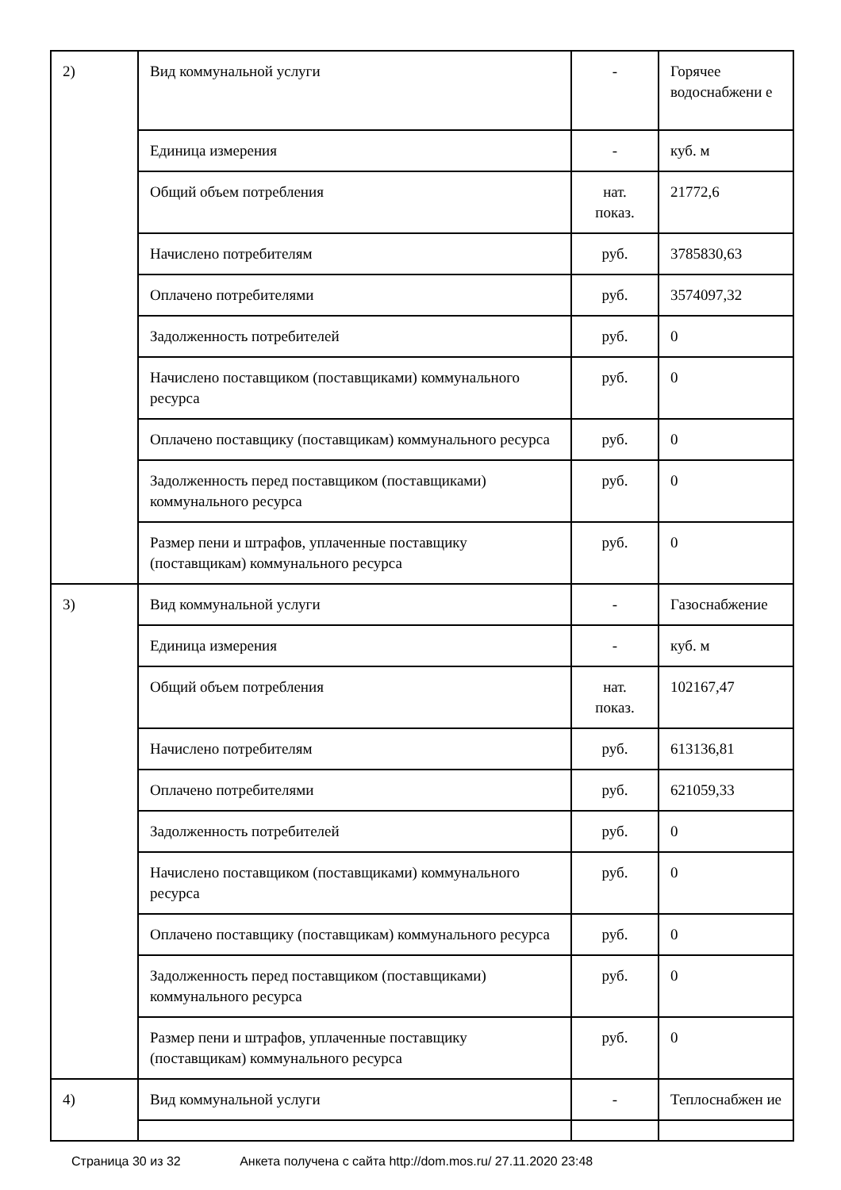| 2) | Вид коммунальной услуги | - | Горячее водоснабжени е |
| | Единица измерения | - | куб. м |
| | Общий объем потребления | нат. показ. | 21772,6 |
| | Начислено потребителям | руб. | 3785830,63 |
| | Оплачено потребителями | руб. | 3574097,32 |
| | Задолженность потребителей | руб. | 0 |
| | Начислено поставщиком (поставщиками) коммунального ресурса | руб. | 0 |
| | Оплачено поставщику (поставщикам) коммунального ресурса | руб. | 0 |
| | Задолженность перед поставщиком (поставщиками) коммунального ресурса | руб. | 0 |
| | Размер пени и штрафов, уплаченные поставщику (поставщикам) коммунального ресурса | руб. | 0 |
| 3) | Вид коммунальной услуги | - | Газоснабжение |
| | Единица измерения | - | куб. м |
| | Общий объем потребления | нат. показ. | 102167,47 |
| | Начислено потребителям | руб. | 613136,81 |
| | Оплачено потребителями | руб. | 621059,33 |
| | Задолженность потребителей | руб. | 0 |
| | Начислено поставщиком (поставщиками) коммунального ресурса | руб. | 0 |
| | Оплачено поставщику (поставщикам) коммунального ресурса | руб. | 0 |
| | Задолженность перед поставщиком (поставщиками) коммунального ресурса | руб. | 0 |
| | Размер пени и штрафов, уплаченные поставщику (поставщикам) коммунального ресурса | руб. | 0 |
| 4) | Вид коммунальной услуги | - | Теплоснабжен ие |
Страница 30 из 32 Анкета получена с сайта http://dom.mos.ru/ 27.11.2020 23:48